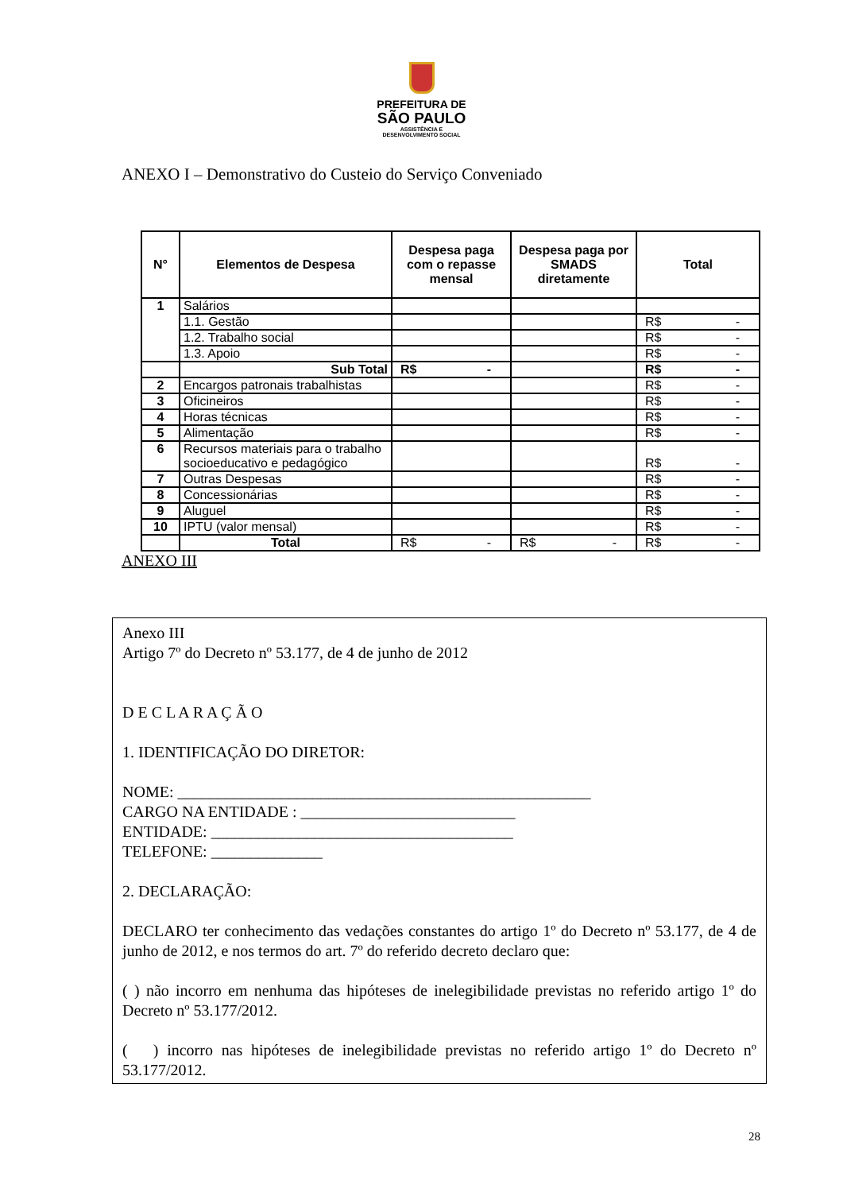PREFEITURA DE
SÃO PAULO
ASSISTÊNCIA E
DESENVOLVIMENTO SOCIAL
ANEXO I – Demonstrativo do Custeio do Serviço Conveniado
| N° | Elementos de Despesa | Despesa paga com o repasse mensal | Despesa paga por SMADS diretamente | Total |
| --- | --- | --- | --- | --- |
| 1 | Salários | | | |
| | 1.1. Gestão | | | R$ - |
| | 1.2. Trabalho social | | | R$ - |
| | 1.3. Apoio | | | R$ - |
| | Sub Total | R$ - | | R$ - |
| 2 | Encargos patronais trabalhistas | | | R$ - |
| 3 | Oficineiros | | | R$ - |
| 4 | Horas técnicas | | | R$ - |
| 5 | Alimentação | | | R$ - |
| 6 | Recursos materiais para o trabalho socioeducativo e pedagógico | | | R$ - |
| 7 | Outras Despesas | | | R$ - |
| 8 | Concessionárias | | | R$ - |
| 9 | Aluguel | | | R$ - |
| 10 | IPTU (valor mensal) | | | R$ - |
| | Total | R$ - | R$ - | R$ - |
ANEXO III
Anexo III
Artigo 7º do Decreto nº 53.177, de 4 de junho de 2012
D E C L A R A Ç Ã O
1. IDENTIFICAÇÃO DO DIRETOR:
NOME: ____________________________________________________
CARGO NA ENTIDADE : ___________________________
ENTIDADE: ______________________________________
TELEFONE: ______________
2. DECLARAÇÃO:
DECLARO ter conhecimento das vedações constantes do artigo 1º do Decreto nº 53.177, de 4 de junho de 2012, e nos termos do art. 7º do referido decreto declaro que:
( ) não incorro em nenhuma das hipóteses de inelegibilidade previstas no referido artigo 1º do Decreto nº 53.177/2012.
( ) incorro nas hipóteses de inelegibilidade previstas no referido artigo 1º do Decreto nº 53.177/2012.
28